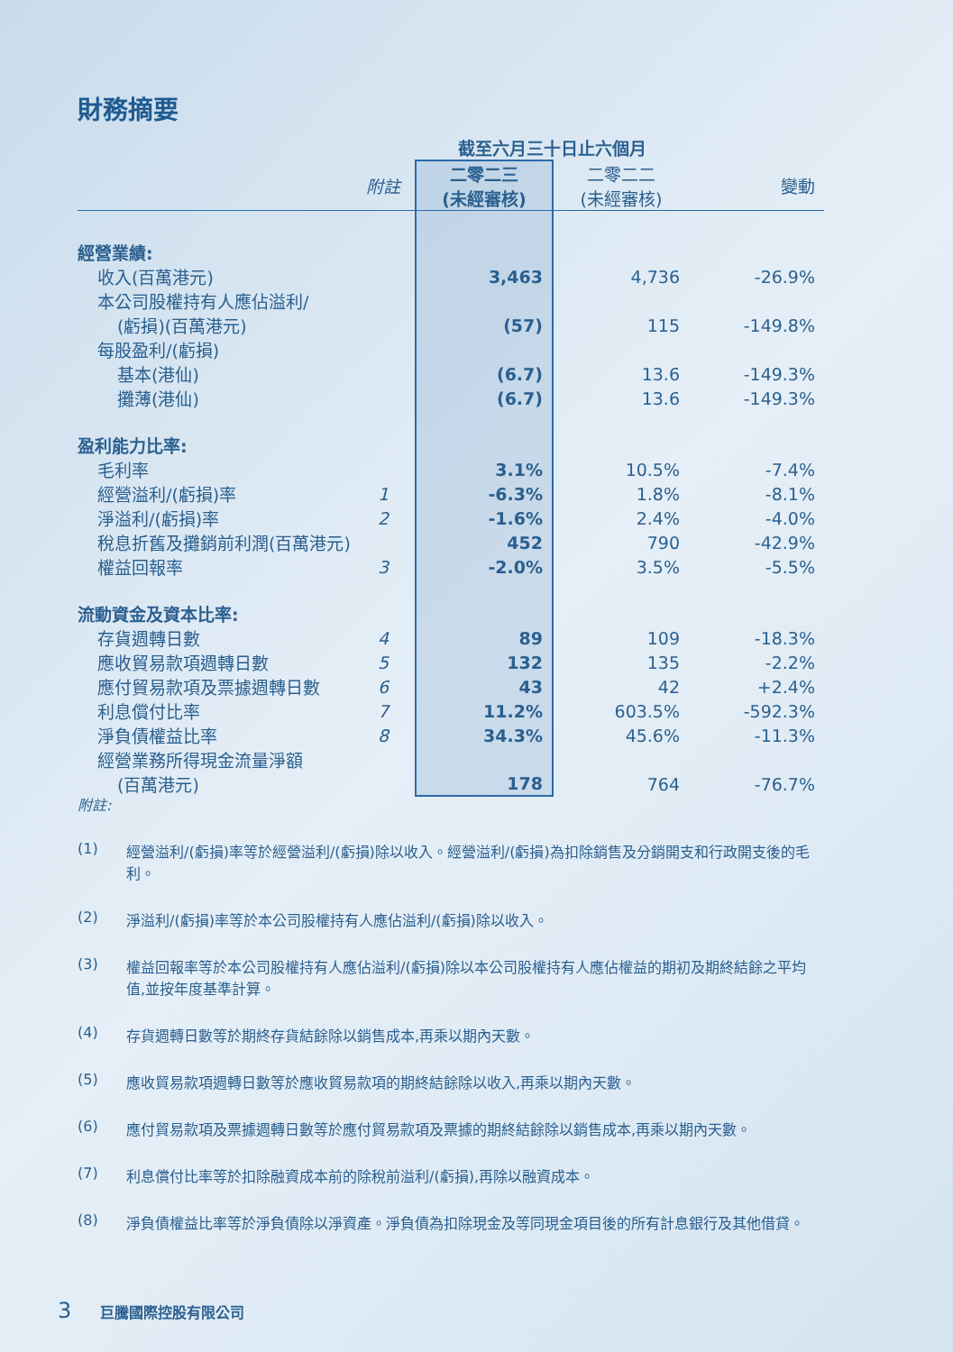財務摘要
| | | 截至六月三十日止六個月 | | |
| | 附註 | 二零二三 (未經審核) | 二零二二 (未經審核) | 變動 |
| 經營業績: | | | | |
| 收入(百萬港元) | | 3,463 | 4,736 | -26.9% |
| 本公司股權持有人應佔溢利/ | | | | |
| (虧損)(百萬港元) | | (57) | 115 | -149.8% |
| 每股盈利/(虧損) | | | | |
| 基本(港仙) | | (6.7) | 13.6 | -149.3% |
| 攤薄(港仙) | | (6.7) | 13.6 | -149.3% |
| 盈利能力比率: | | | | |
| 毛利率 | | 3.1% | 10.5% | -7.4% |
| 經營溢利/(虧損)率 | 1 | -6.3% | 1.8% | -8.1% |
| 淨溢利/(虧損)率 | 2 | -1.6% | 2.4% | -4.0% |
| 稅息折舊及攤銷前利潤(百萬港元) | | 452 | 790 | -42.9% |
| 權益回報率 | 3 | -2.0% | 3.5% | -5.5% |
| 流動資金及資本比率: | | | | |
| 存貨週轉日數 | 4 | 89 | 109 | -18.3% |
| 應收貿易款項週轉日數 | 5 | 132 | 135 | -2.2% |
| 應付貿易款項及票據週轉日數 | 6 | 43 | 42 | +2.4% |
| 利息償付比率 | 7 | 11.2% | 603.5% | -592.3% |
| 淨負債權益比率 | 8 | 34.3% | 45.6% | -11.3% |
| 經營業務所得現金流量淨額 | | | | |
| (百萬港元) | | 178 | 764 | -76.7% |
附註:
(1) 經營溢利/(虧損)率等於經營溢利/(虧損)除以收入。經營溢利/(虧損)為扣除銷售及分銷開支和行政開支後的毛利。
(2) 淨溢利/(虧損)率等於本公司股權持有人應佔溢利/(虧損)除以收入。
(3) 權益回報率等於本公司股權持有人應佔溢利/(虧損)除以本公司股權持有人應佔權益的期初及期終結餘之平均值,並按年度基準計算。
(4) 存貨週轉日數等於期終存貨結餘除以銷售成本,再乘以期內天數。
(5) 應收貿易款項週轉日數等於應收貿易款項的期終結餘除以收入,再乘以期內天數。
(6) 應付貿易款項及票據週轉日數等於應付貿易款項及票據的期終結餘除以銷售成本,再乘以期內天數。
(7) 利息償付比率等於扣除融資成本前的除稅前溢利/(虧損),再除以融資成本。
(8) 淨負債權益比率等於淨負債除以淨資產。淨負債為扣除現金及等同現金項目後的所有計息銀行及其他借貸。
3 巨騰國際控股有限公司